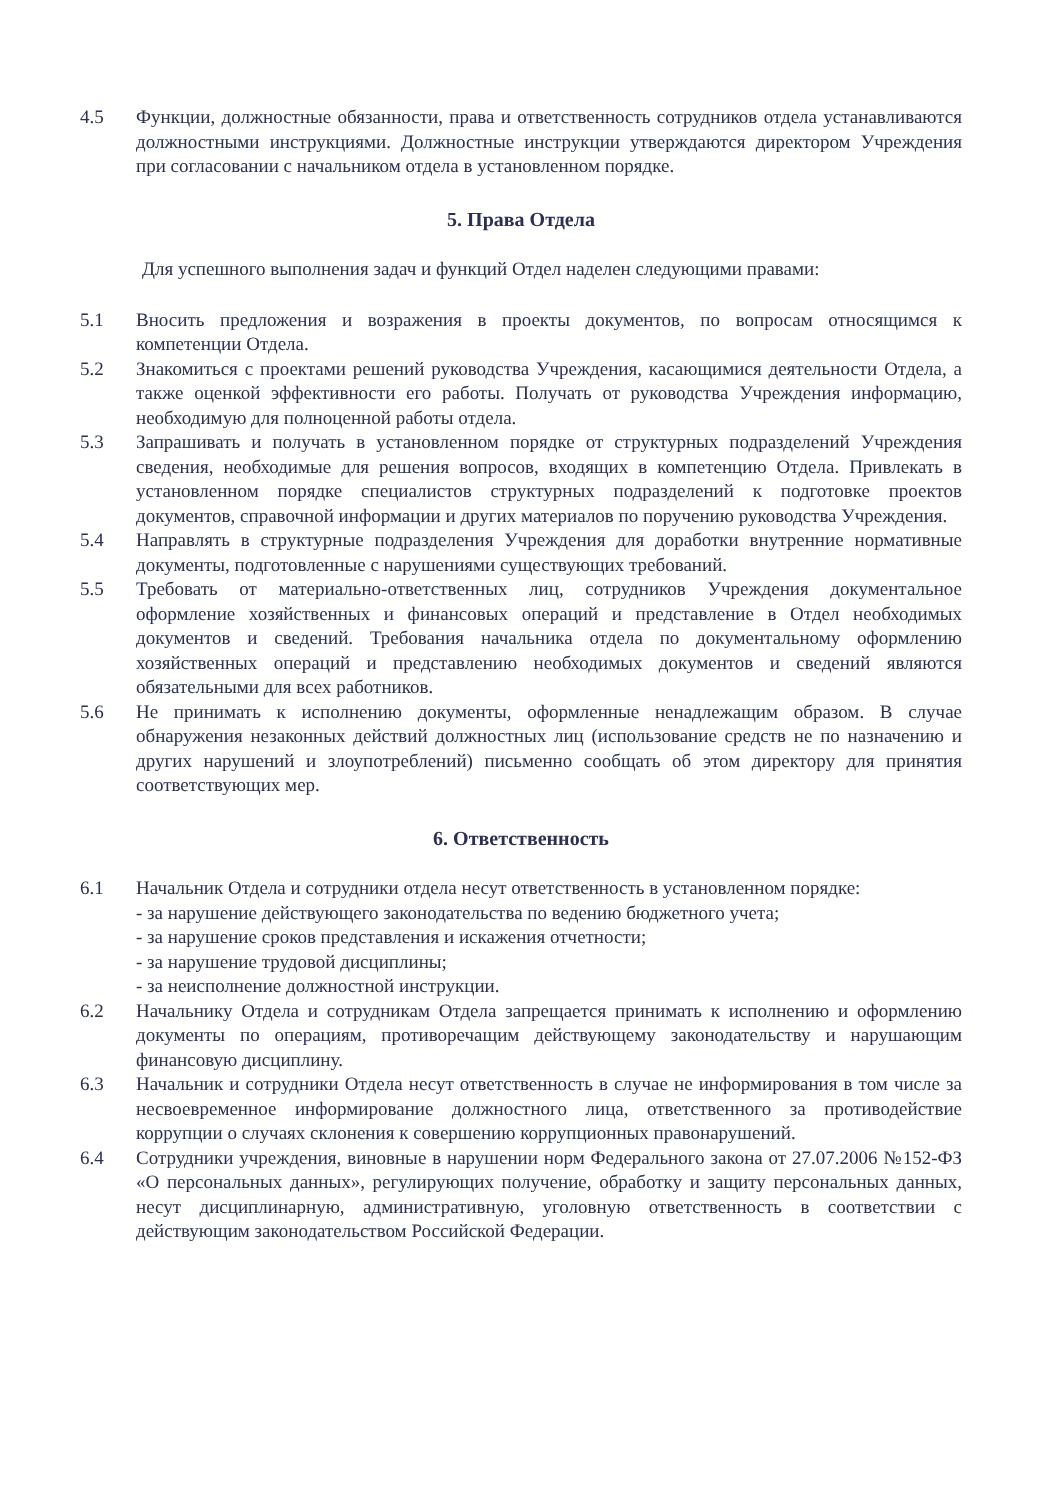4.5 Функции, должностные обязанности, права и ответственность сотрудников отдела устанавливаются должностными инструкциями. Должностные инструкции утверждаются директором Учреждения при согласовании с начальником отдела в установленном порядке.
5. Права Отдела
Для успешного выполнения задач и функций Отдел наделен следующими правами:
5.1 Вносить предложения и возражения в проекты документов, по вопросам относящимся к компетенции Отдела.
5.2 Знакомиться с проектами решений руководства Учреждения, касающимися деятельности Отдела, а также оценкой эффективности его работы. Получать от руководства Учреждения информацию, необходимую для полноценной работы отдела.
5.3 Запрашивать и получать в установленном порядке от структурных подразделений Учреждения сведения, необходимые для решения вопросов, входящих в компетенцию Отдела. Привлекать в установленном порядке специалистов структурных подразделений к подготовке проектов документов, справочной информации и других материалов по поручению руководства Учреждения.
5.4 Направлять в структурные подразделения Учреждения для доработки внутренние нормативные документы, подготовленные с нарушениями существующих требований.
5.5 Требовать от материально-ответственных лиц, сотрудников Учреждения документальное оформление хозяйственных и финансовых операций и представление в Отдел необходимых документов и сведений. Требования начальника отдела по документальному оформлению хозяйственных операций и представлению необходимых документов и сведений являются обязательными для всех работников.
5.6 Не принимать к исполнению документы, оформленные ненадлежащим образом. В случае обнаружения незаконных действий должностных лиц (использование средств не по назначению и других нарушений и злоупотреблений) письменно сообщать об этом директору для принятия соответствующих мер.
6. Ответственность
6.1 Начальник Отдела и сотрудники отдела несут ответственность в установленном порядке:
- за нарушение действующего законодательства по ведению бюджетного учета;
- за нарушение сроков представления и искажения отчетности;
- за нарушение трудовой дисциплины;
- за неисполнение должностной инструкции.
6.2 Начальнику Отдела и сотрудникам Отдела запрещается принимать к исполнению и оформлению документы по операциям, противоречащим действующему законодательству и нарушающим финансовую дисциплину.
6.3 Начальник и сотрудники Отдела несут ответственность в случае не информирования в том числе за несвоевременное информирование должностного лица, ответственного за противодействие коррупции о случаях склонения к совершению коррупционных правонарушений.
6.4 Сотрудники учреждения, виновные в нарушении норм Федерального закона от 27.07.2006 №152-ФЗ «О персональных данных», регулирующих получение, обработку и защиту персональных данных, несут дисциплинарную, административную, уголовную ответственность в соответствии с действующим законодательством Российской Федерации.